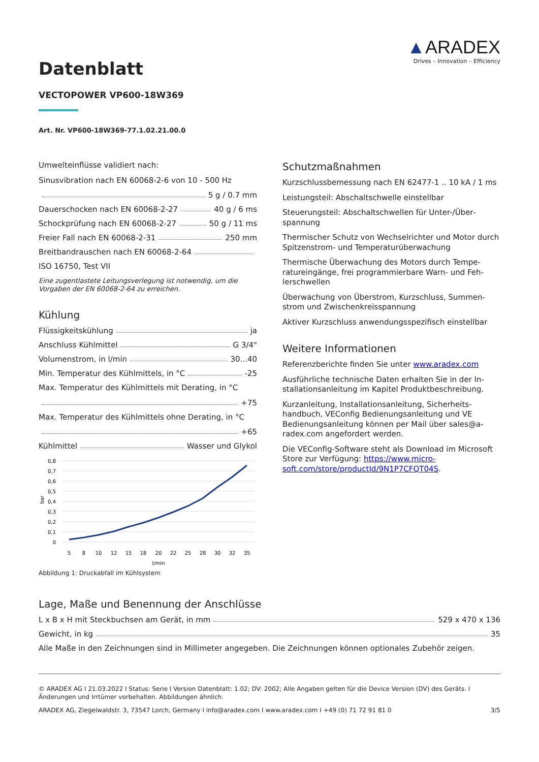▲ARADEX
Drives – Innovation – Efficiency
Datenblatt
VECTOPOWER VP600-18W369
Art. Nr. VP600-18W369-77.1.02.21.00.0
Umwelteinflüsse validiert nach:
Sinusvibration nach EN 60068-2-6 von 10 - 500 Hz
5 g / 0.7 mm
Dauerschocken nach EN 60068-2-27 40 g / 6 ms
Schockprüfung nach EN 60068-2-27 50 g / 11 ms
Freier Fall nach EN 60068-2-31 250 mm
Breitbandrauschen nach EN 60068-2-64
ISO 16750, Test VII
Eine zugentlastete Leitungsverlegung ist notwendig, um die Vorgaben der EN 60068-2-64 zu erreichen.
Kühlung
Flüssigkeitskühlung ja
Anschluss Kühlmittel G 3/4"
Volumenstrom, in l/min 30...40
Min. Temperatur des Kühlmittels, in °C -25
Max. Temperatur des Kühlmittels mit Derating, in °C
+75
Max. Temperatur des Kühlmittels ohne Derating, in °C
+65
Kühlmittel Wasser und Glykol
0,8
0,7
0,6
0,5
0,4
0,3
0,2
0,1
0
bar
5
8
10
12
15
18
20
22
25
28
30
32
35
l/min
Abbildung 1: Druckabfall im Kühlsystem
Schutzmaßnahmen
Kurzschlussbemessung nach EN 62477-1 .. 10 kA / 1 ms
Leistungsteil: Abschaltschwelle einstellbar
Steuerungsteil: Abschaltschwellen für Unter-/Über­spannung
Thermischer Schutz von Wechselrichter und Motor durch Spitzenstrom- und Temperaturüberwachung
Thermische Überwachung des Motors durch Tempe­ratureingänge, frei programmierbare Warn- und Feh­lerschwellen
Überwachung von Überstrom, Kurzschluss, Summen­strom und Zwischenkreisspannung
Aktiver Kurzschluss anwendungsspezifisch einstellbar
Weitere Informationen
Referenzberichte finden Sie unter www.aradex.com
Ausführliche technische Daten erhalten Sie in der In­stallationsanleitung im Kapitel Produktbeschreibung.
Kurzanleitung, Installationsanleitung, Sicherheits­handbuch, VEConfig Bedienungsanleitung und VE Bedienungsanleitung können per Mail über sales@a­radex.com angefordert werden.
Die VEConfig-Software steht als Download im Micro­soft Store zur Verfügung: https://www.micro­soft.com/store/productId/9N1P7CFQT04S.
Lage, Maße und Benennung der Anschlüsse
L x B x H mit Steckbuchsen am Gerät, in mm 529 x 470 x 136
Gewicht, in kg 35
Alle Maße in den Zeichnungen sind in Millimeter angegeben. Die Zeichnungen können optionales Zubehör zei­gen.
© ARADEX AG I 21.03.2022 I Status: Serie I Version Datenblatt: 1.02; DV: 2002; Alle Angaben gelten für die Device Version (DV) des Geräts. I Änderungen und Irrtümer vorbehalten. Abbildungen ähnlich.
ARADEX AG, Ziegelwaldstr. 3, 73547 Lorch, Germany I info@aradex.com I www.aradex.com I +49 (0) 71 72 91 81 0 3/5